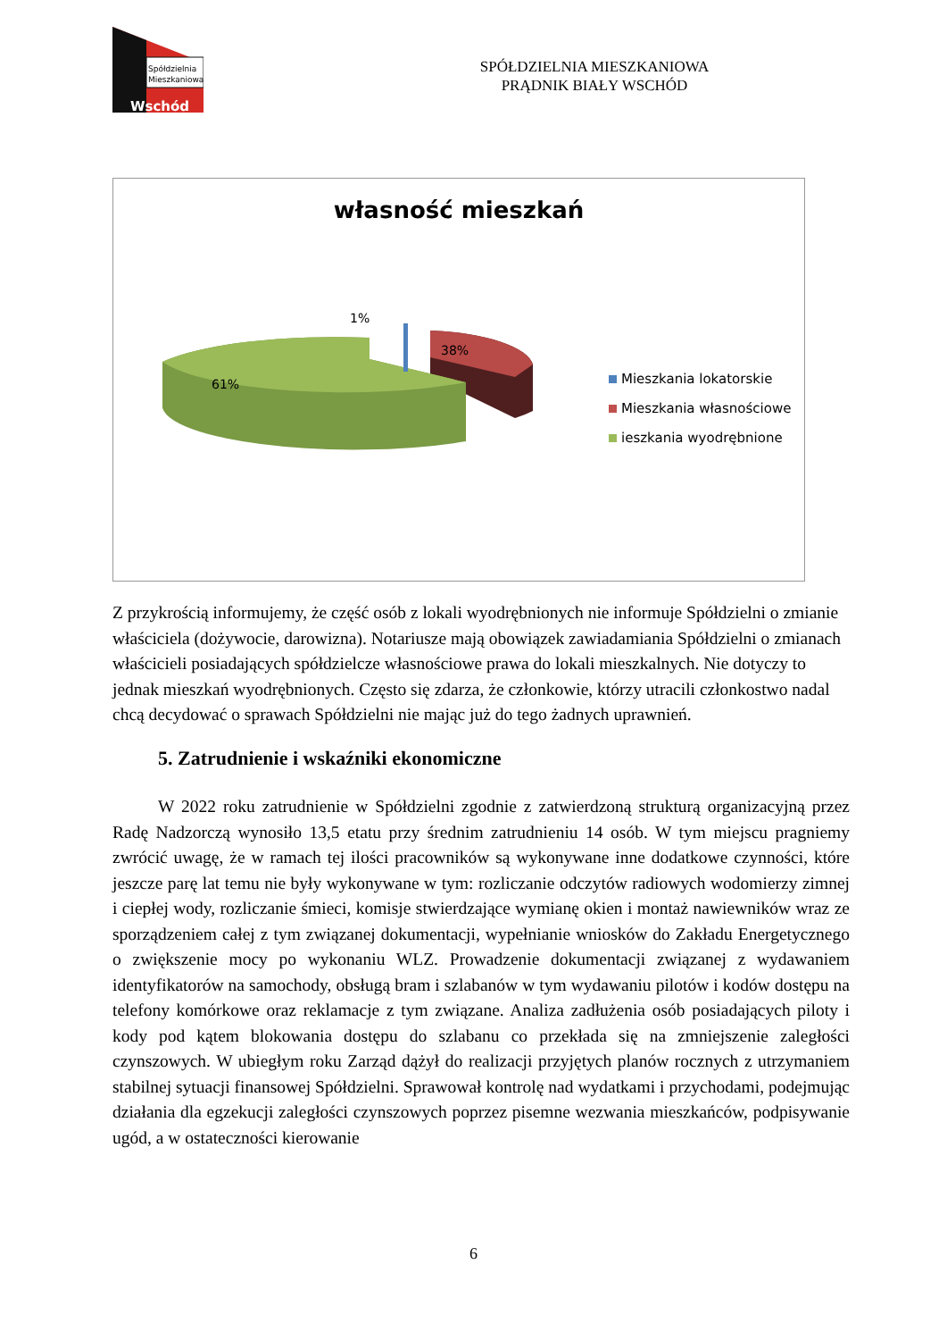Spółdzielnia
Mieszkaniowa
Wschód
SPÓŁDZIELNIA MIESZKANIOWA
PRĄDNIK BIAŁY WSCHÓD
własność mieszkań
1%
38%
61%
Mieszkania lokatorskie
Mieszkania własnościowe
ieszkania wyodrębnione
Z przykrością informujemy, że część osób z lokali wyodrębnionych nie informuje Spółdzielni o zmianie właściciela (dożywocie, darowizna). Notariusze mają obowiązek zawiadamiania Spółdzielni o zmianach właścicieli posiadających spółdzielcze własnościowe prawa do lokali mieszkalnych. Nie dotyczy to jednak mieszkań wyodrębnionych. Często się zdarza, że członkowie, którzy utracili członkostwo nadal chcą decydować o sprawach Spółdzielni nie mając już do tego żadnych uprawnień.
5. Zatrudnienie i wskaźniki ekonomiczne
W 2022 roku zatrudnienie w Spółdzielni zgodnie z zatwierdzoną strukturą organizacyjną przez Radę Nadzorczą wynosiło 13,5 etatu przy średnim zatrudnieniu 14 osób. W tym miejscu pragniemy zwrócić uwagę, że w ramach tej ilości pracowników są wykonywane inne dodatkowe czynności, które jeszcze parę lat temu nie były wykonywane w tym: rozliczanie odczytów radiowych wodomierzy zimnej i ciepłej wody, rozliczanie śmieci, komisje stwierdzające wymianę okien i montaż nawiewników wraz ze sporządzeniem całej z tym związanej dokumentacji, wypełnianie wniosków do Zakładu Energetycznego o zwiększenie mocy po wykonaniu WLZ. Prowadzenie dokumentacji związanej z wydawaniem identyfikatorów na samochody, obsługą bram i szlabanów w tym wydawaniu pilotów i kodów dostępu na telefony komórkowe oraz reklamacje z tym związane. Analiza zadłużenia osób posiadających piloty i kody pod kątem blokowania dostępu do szlabanu co przekłada się na zmniejszenie zaległości czynszowych. W ubiegłym roku Zarząd dążył do realizacji przyjętych planów rocznych z utrzymaniem stabilnej sytuacji finansowej Spółdzielni. Sprawował kontrolę nad wydatkami i przychodami, podejmując działania dla egzekucji zaległości czynszowych poprzez pisemne wezwania mieszkańców, podpisywanie ugód, a w ostateczności kierowanie
6